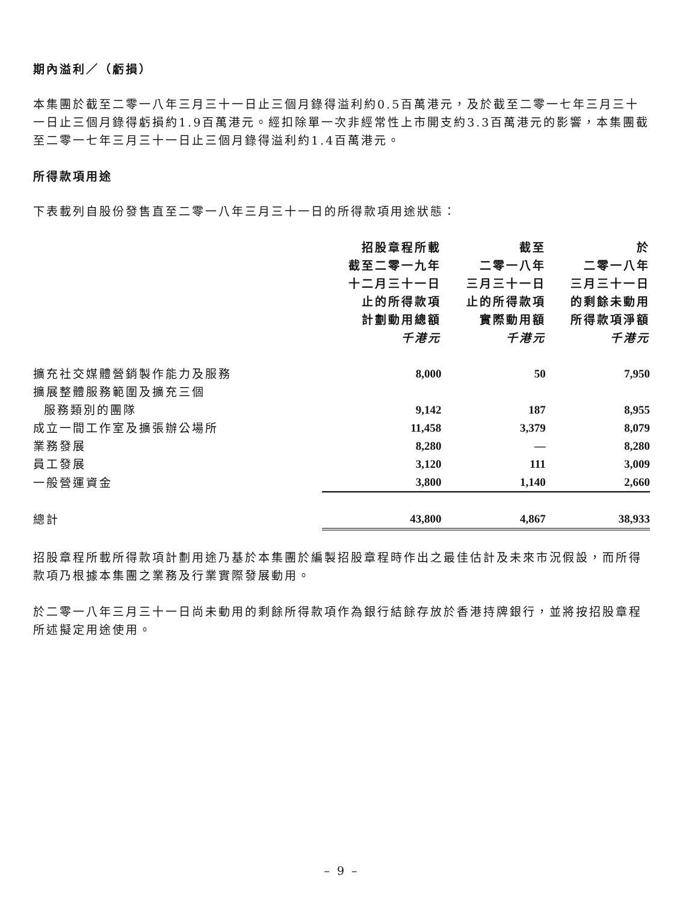期內溢利／（虧損）
本集團於截至二零一八年三月三十一日止三個月錄得溢利約0.5百萬港元，及於截至二零一七年三月三十一日止三個月錄得虧損約1.9百萬港元。經扣除單一次非經常性上市開支約3.3百萬港元的影響，本集團截至二零一七年三月三十一日止三個月錄得溢利約1.4百萬港元。
所得款項用途
下表載列自股份發售直至二零一八年三月三十一日的所得款項用途狀態：
| | 招股章程所載 截至二零一九年 十二月三十一日 止的所得款項 計劃動用總額 千港元 | 截至 二零一八年 三月三十一日 止的所得款項 實際動用額 千港元 | 於 二零一八年 三月三十一日 的剩餘未動用 所得款項淨額 千港元 |
| --- | --- | --- | --- |
| 擴充社交媒體營銷製作能力及服務 | 8,000 | 50 | 7,950 |
| 擴展整體服務範圍及擴充三個 服務類別的團隊 | 9,142 | 187 | 8,955 |
| 成立一間工作室及擴張辦公場所 | 11,458 | 3,379 | 8,079 |
| 業務發展 | 8,280 | — | 8,280 |
| 員工發展 | 3,120 | 111 | 3,009 |
| 一般營運資金 | 3,800 | 1,140 | 2,660 |
| 總計 | 43,800 | 4,867 | 38,933 |
招股章程所載所得款項計劃用途乃基於本集團於編製招股章程時作出之最佳估計及未來市況假設，而所得款項乃根據本集團之業務及行業實際發展動用。
於二零一八年三月三十一日尚未動用的剩餘所得款項作為銀行結餘存放於香港持牌銀行，並將按招股章程所述擬定用途使用。
– 9 –